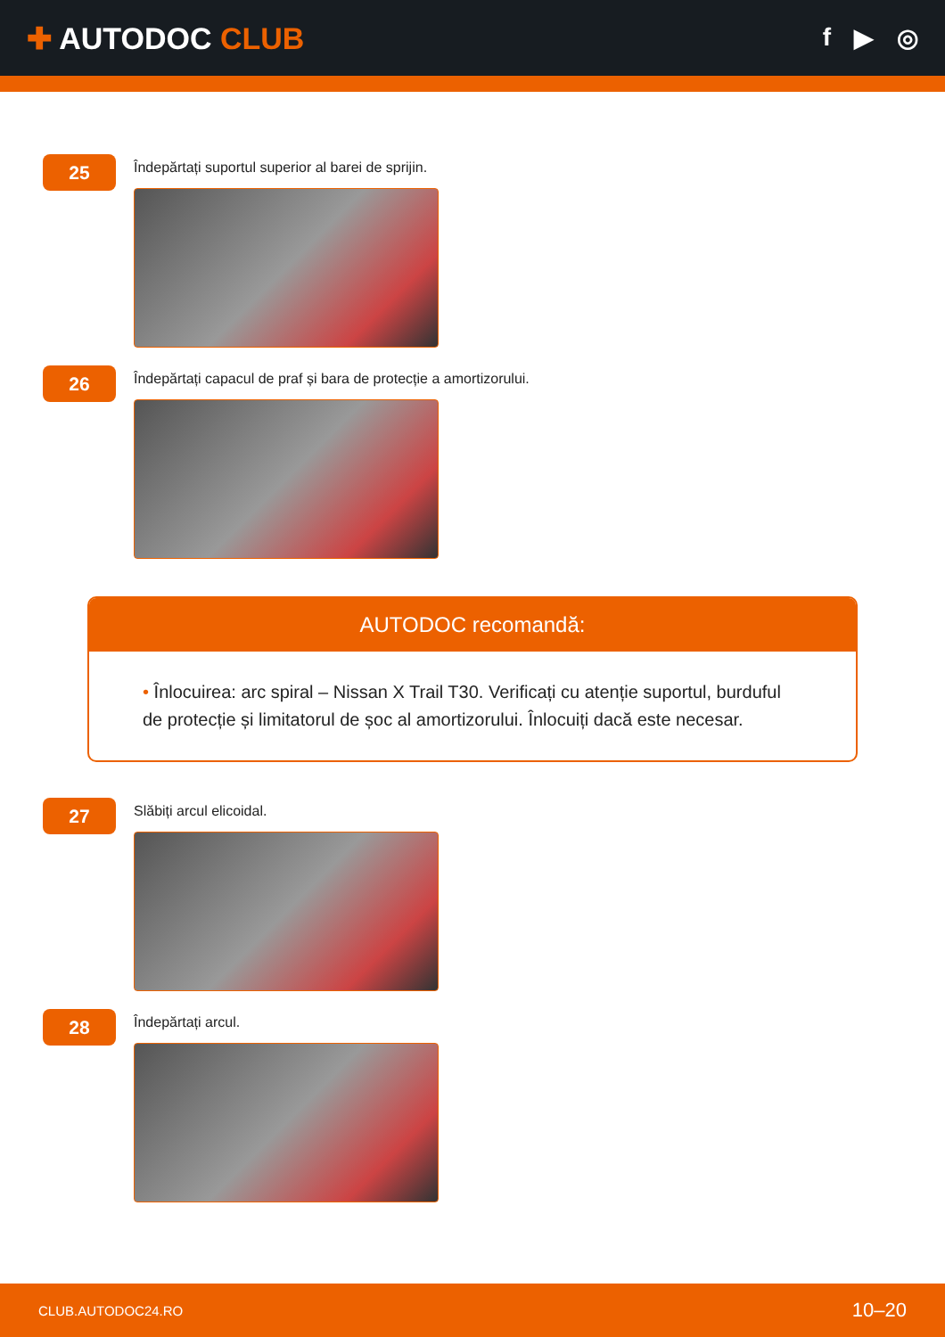✚ AUTODOC CLUB
f ▶ ◎
25
Îndepărtați suportul superior al barei de sprijin.
26
Îndepărtați capacul de praf și bara de protecție a amortizorului.
AUTODOC recomandă:
• Înlocuirea: arc spiral – Nissan X Trail T30. Verificați cu atenție suportul, burduful de protecție și limitatorul de șoc al amortizorului. Înlocuiți dacă este necesar.
27
Slăbiți arcul elicoidal.
28
Îndepărtați arcul.
CLUB.AUTODOC24.RO 10–20